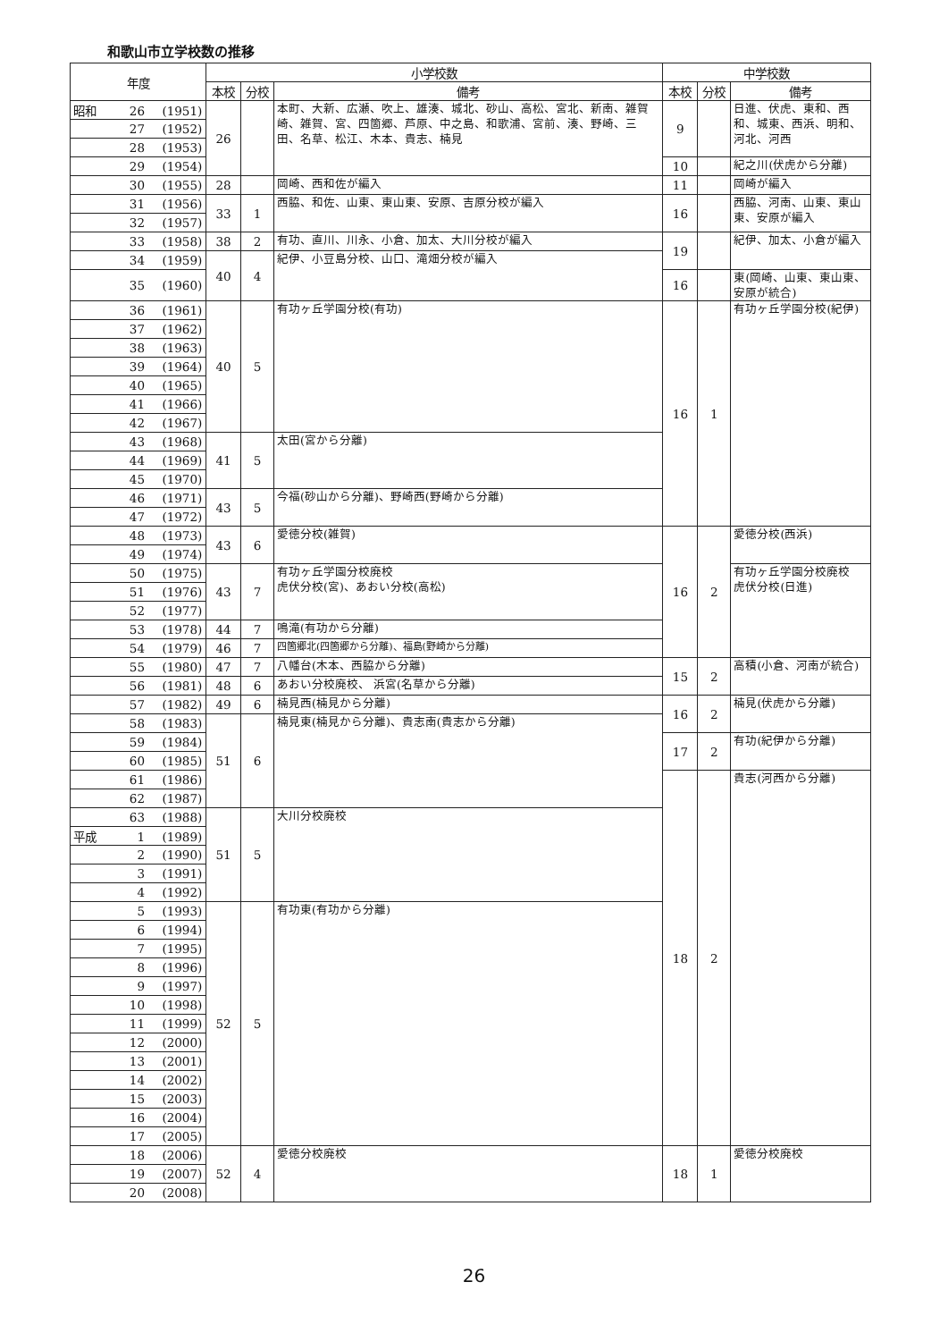和歌山市立学校数の推移
| 年度 | 小学校数 | | | 中学校数 | | |
| --- | --- | --- | --- | --- | --- | --- |
| | 本校 | 分校 | 備考 | 本校 | 分校 | 備考 |
| 昭和 26 (1951) | 26 | | 本町、大新、広瀬、吹上、雄湊、城北、砂山、高松、宮北、新南、雑賀崎、雑賀、宮、四箇郷、芦原、中之島、和歌浦、宮前、湊、野崎、三田、名草、松江、木本、貴志、楠見 | 9 | | 日進、伏虎、東和、西和、城東、西浜、明和、河北、河西 |
| 27 (1952) | | | | | | |
| 28 (1953) | | | | | | |
| 29 (1954) | | | | 10 | | 紀之川(伏虎から分離) |
| 30 (1955) | 28 | | 岡崎、西和佐が編入 | 11 | | 岡崎が編入 |
| 31 (1956) | 33 | 1 | 西脇、和佐、山東、東山東、安原、吉原分校が編入 | 16 | | 西脇、河南、山東、東山東、安原が編入 |
| 32 (1957) | | | | | | |
| 33 (1958) | 38 | 2 | 有功、直川、川永、小倉、加太、大川分校が編入 | 19 | | 紀伊、加太、小倉が編入 |
| 34 (1959) | 40 | 4 | 紀伊、小豆島分校、山口、滝畑分校が編入 | | | |
| 35 (1960) | | | | 16 | | 東(岡崎、山東、東山東、安原が統合) |
| 36 (1961) | 40 | 5 | 有功ヶ丘学園分校(有功) | 16 | 1 | 有功ヶ丘学園分校(紀伊) |
| 37 (1962) | | | | | | |
| 38 (1963) | | | | | | |
| 39 (1964) | | | | | | |
| 40 (1965) | | | | | | |
| 41 (1966) | | | | | | |
| 42 (1967) | | | | | | |
| 43 (1968) | 41 | 5 | 太田(宮から分離) | | | |
| 44 (1969) | | | | | | |
| 45 (1970) | | | | | | |
| 46 (1971) | 43 | 5 | 今福(砂山から分離)、野崎西(野崎から分離) | | | |
| 47 (1972) | | | | | | |
| 48 (1973) | 43 | 6 | 愛徳分校(雑賀) | 16 | 2 | 愛徳分校(西浜) |
| 49 (1974) | | | | | | |
| 50 (1975) | 43 | 7 | 有功ヶ丘学園分校廃校 虎伏分校(宮)、あおい分校(高松) | | | 有功ヶ丘学園分校廃校 虎伏分校(日進) |
| 51 (1976) | | | | | | |
| 52 (1977) | | | | | | |
| 53 (1978) | 44 | 7 | 鳴滝(有功から分離) | | | |
| 54 (1979) | 46 | 7 | 四箇郷北(四箇郷から分離)、福島(野崎から分離) | | | |
| 55 (1980) | 47 | 7 | 八幡台(木本、西脇から分離) | 15 | 2 | 高積(小倉、河南が統合) |
| 56 (1981) | 48 | 6 | あおい分校廃校、 浜宮(名草から分離) | | | |
| 57 (1982) | 49 | 6 | 楠見西(楠見から分離) | 16 | 2 | 楠見(伏虎から分離) |
| 58 (1983) | 51 | 6 | 楠見東(楠見から分離)、貴志南(貴志から分離) | | | |
| 59 (1984) | | | | 17 | 2 | 有功(紀伊から分離) |
| 60 (1985) | | | | | | |
| 61 (1986) | | | | 18 | 2 | 貴志(河西から分離) |
| 62 (1987) | | | | | | |
| 63 (1988) | 51 | 5 | 大川分校廃校 | | | |
| 平成 1 (1989) | | | | | | |
| 2 (1990) | | | | | | |
| 3 (1991) | | | | | | |
| 4 (1992) | | | | | | |
| 5 (1993) | 52 | 5 | 有功東(有功から分離) | | | |
| 6 (1994) | | | | | | |
| 7 (1995) | | | | | | |
| 8 (1996) | | | | | | |
| 9 (1997) | | | | | | |
| 10 (1998) | | | | | | |
| 11 (1999) | | | | | | |
| 12 (2000) | | | | | | |
| 13 (2001) | | | | | | |
| 14 (2002) | | | | | | |
| 15 (2003) | | | | | | |
| 16 (2004) | | | | | | |
| 17 (2005) | | | | | | |
| 18 (2006) | 52 | 4 | 愛徳分校廃校 | 18 | 1 | 愛徳分校廃校 |
| 19 (2007) | | | | | | |
| 20 (2008) | | | | | | |
26